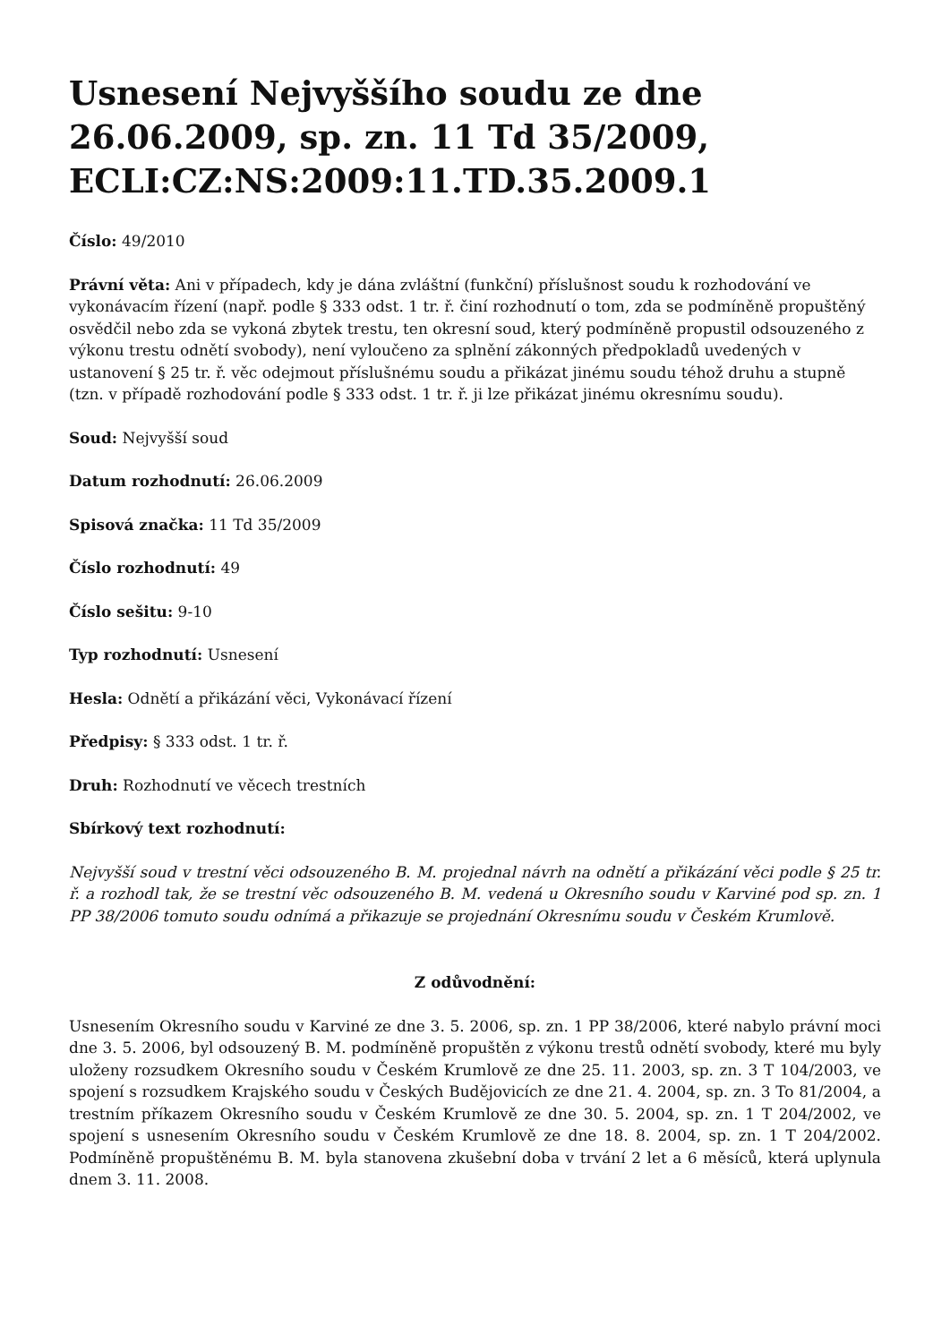Usnesení Nejvyššího soudu ze dne 26.06.2009, sp. zn. 11 Td 35/2009, ECLI:CZ:NS:2009:11.TD.35.2009.1
Číslo: 49/2010
Právní věta: Ani v případech, kdy je dána zvláštní (funkční) příslušnost soudu k rozhodování ve vykonávacím řízení (např. podle § 333 odst. 1 tr. ř. činí rozhodnutí o tom, zda se podmíněně propuštěný osvědčil nebo zda se vykoná zbytek trestu, ten okresní soud, který podmíněně propustil odsouzeného z výkonu trestu odnětí svobody), není vyloučeno za splnění zákonných předpokladů uvedených v ustanovení § 25 tr. ř. věc odejmout příslušnému soudu a přikázat jinému soudu téhož druhu a stupně (tzn. v případě rozhodování podle § 333 odst. 1 tr. ř. ji lze přikázat jinému okresnímu soudu).
Soud: Nejvyšší soud
Datum rozhodnutí: 26.06.2009
Spisová značka: 11 Td 35/2009
Číslo rozhodnutí: 49
Číslo sešitu: 9-10
Typ rozhodnutí: Usnesení
Hesla: Odnětí a přikázání věci, Vykonávací řízení
Předpisy: § 333 odst. 1 tr. ř.
Druh: Rozhodnutí ve věcech trestních
Sbírkový text rozhodnutí:
Nejvyšší soud v trestní věci odsouzeného B. M. projednal návrh na odnětí a přikázání věci podle § 25 tr. ř. a rozhodl tak, že se trestní věc odsouzeného B. M. vedená u Okresního soudu v Karviné pod sp. zn. 1 PP 38/2006 tomuto soudu odnímá a přikazuje se projednání Okresnímu soudu v Českém Krumlově.
Z odůvodnění:
Usnesením Okresního soudu v Karviné ze dne 3. 5. 2006, sp. zn. 1 PP 38/2006, které nabylo právní moci dne 3. 5. 2006, byl odsouzený B. M. podmíněně propuštěn z výkonu trestů odnětí svobody, které mu byly uloženy rozsudkem Okresního soudu v Českém Krumlově ze dne 25. 11. 2003, sp. zn. 3 T 104/2003, ve spojení s rozsudkem Krajského soudu v Českých Budějovicích ze dne 21. 4. 2004, sp. zn. 3 To 81/2004, a trestním příkazem Okresního soudu v Českém Krumlově ze dne 30. 5. 2004, sp. zn. 1 T 204/2002, ve spojení s usnesením Okresního soudu v Českém Krumlově ze dne 18. 8. 2004, sp. zn. 1 T 204/2002. Podmíněně propuštěnému B. M. byla stanovena zkušební doba v trvání 2 let a 6 měsíců, která uplynula dnem 3. 11. 2008.